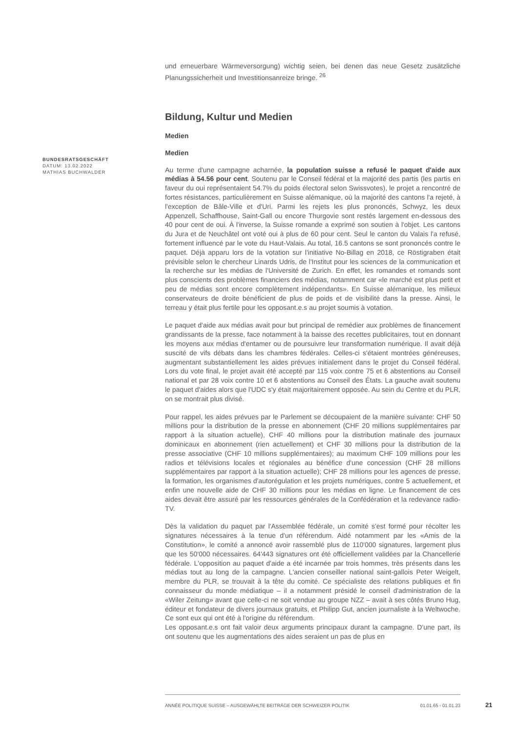und erneuerbare Wärmeversorgung) wichtig seien, bei denen das neue Gesetz zusätzliche Planungssicherheit und Investitionsanreize bringe. <sup>26</sup>
Bildung, Kultur und Medien
Medien
Medien
Au terme d'une campagne acharnée, la population suisse a refusé le paquet d'aide aux médias à 54.56 pour cent. Soutenu par le Conseil fédéral et la majorité des partis (les partis en faveur du oui représentaient 54.7% du poids électoral selon Swissvotes), le projet a rencontré de fortes résistances, particulièrement en Suisse alémanique, où la majorité des cantons l'a rejeté, à l'exception de Bâle-Ville et d'Uri. Parmi les rejets les plus prononcés, Schwyz, les deux Appenzell, Schaffhouse, Saint-Gall ou encore Thurgovie sont restés largement en-dessous des 40 pour cent de oui. À l'inverse, la Suisse romande a exprimé son soutien à l'objet. Les cantons du Jura et de Neuchâtel ont voté oui à plus de 60 pour cent. Seul le canton du Valais l'a refusé, fortement influencé par le vote du Haut-Valais. Au total, 16.5 cantons se sont prononcés contre le paquet. Déjà apparu lors de la votation sur l'initiative No-Billag en 2018, ce Röstigraben était prévisible selon le chercheur Linards Udris, de l'Institut pour les sciences de la communication et la recherche sur les médias de l'Université de Zurich. En effet, les romandes et romands sont plus conscients des problèmes financiers des médias, notamment car «le marché est plus petit et peu de médias sont encore complètement indépendants». En Suisse alémanique, les milieux conservateurs de droite bénéficient de plus de poids et de visibilité dans la presse. Ainsi, le terreau y était plus fertile pour les opposant.e.s au projet soumis à votation.
Le paquet d'aide aux médias avait pour but principal de remédier aux problèmes de financement grandissants de la presse, face notamment à la baisse des recettes publicitaires, tout en donnant les moyens aux médias d'entamer ou de poursuivre leur transformation numérique. Il avait déjà suscité de vifs débats dans les chambres fédérales. Celles-ci s'étaient montrées généreuses, augmentant substantiellement les aides prévues initialement dans le projet du Conseil fédéral. Lors du vote final, le projet avait été accepté par 115 voix contre 75 et 6 abstentions au Conseil national et par 28 voix contre 10 et 6 abstentions au Conseil des États. La gauche avait soutenu le paquet d'aides alors que l'UDC s'y était majoritairement opposée. Au sein du Centre et du PLR, on se montrait plus divisé.
Pour rappel, les aides prévues par le Parlement se découpaient de la manière suivante: CHF 50 millions pour la distribution de la presse en abonnement (CHF 20 millions supplémentaires par rapport à la situation actuelle), CHF 40 millions pour la distribution matinale des journaux dominicaux en abonnement (rien actuellement) et CHF 30 millions pour la distribution de la presse associative (CHF 10 millions supplémentaires); au maximum CHF 109 millions pour les radios et télévisions locales et régionales au bénéfice d'une concession (CHF 28 millions supplémentaires par rapport à la situation actuelle); CHF 28 millions pour les agences de presse, la formation, les organismes d'autorégulation et les projets numériques, contre 5 actuellement, et enfin une nouvelle aide de CHF 30 millions pour les médias en ligne. Le financement de ces aides devait être assuré par les ressources générales de la Confédération et la redevance radio-TV.
Dès la validation du paquet par l'Assemblée fédérale, un comité s'est formé pour récolter les signatures nécessaires à la tenue d'un référendum. Aidé notamment par les «Amis de la Constitution», le comité a annoncé avoir rassemblé plus de 110'000 signatures, largement plus que les 50'000 nécessaires. 64'443 signatures ont été officiellement validées par la Chancellerie fédérale. L'opposition au paquet d'aide a été incarnée par trois hommes, très présents dans les médias tout au long de la campagne. L'ancien conseiller national saint-gallois Peter Weigelt, membre du PLR, se trouvait à la tête du comité. Ce spécialiste des relations publiques et fin connaisseur du monde médiatique – il a notamment présidé le conseil d'administration de la «Wiler Zeitung» avant que celle-ci ne soit vendue au groupe NZZ – avait à ses côtés Bruno Hug, éditeur et fondateur de divers journaux gratuits, et Philipp Gut, ancien journaliste à la Weltwoche. Ce sont eux qui ont été à l'origine du référendum.
Les opposant.e.s ont fait valoir deux arguments principaux durant la campagne. D'une part, ils ont soutenu que les augmentations des aides seraient un pas de plus en
BUNDESRATSGESCHÄFT
DATUM: 13.02.2022
MATHIAS BUCHWALDER
ANNÉE POLITIQUE SUISSE – AUSGEWÄHLTE BEITRÄGE DER SCHWEIZER POLITIK 01.01.65 - 01.01.23
21